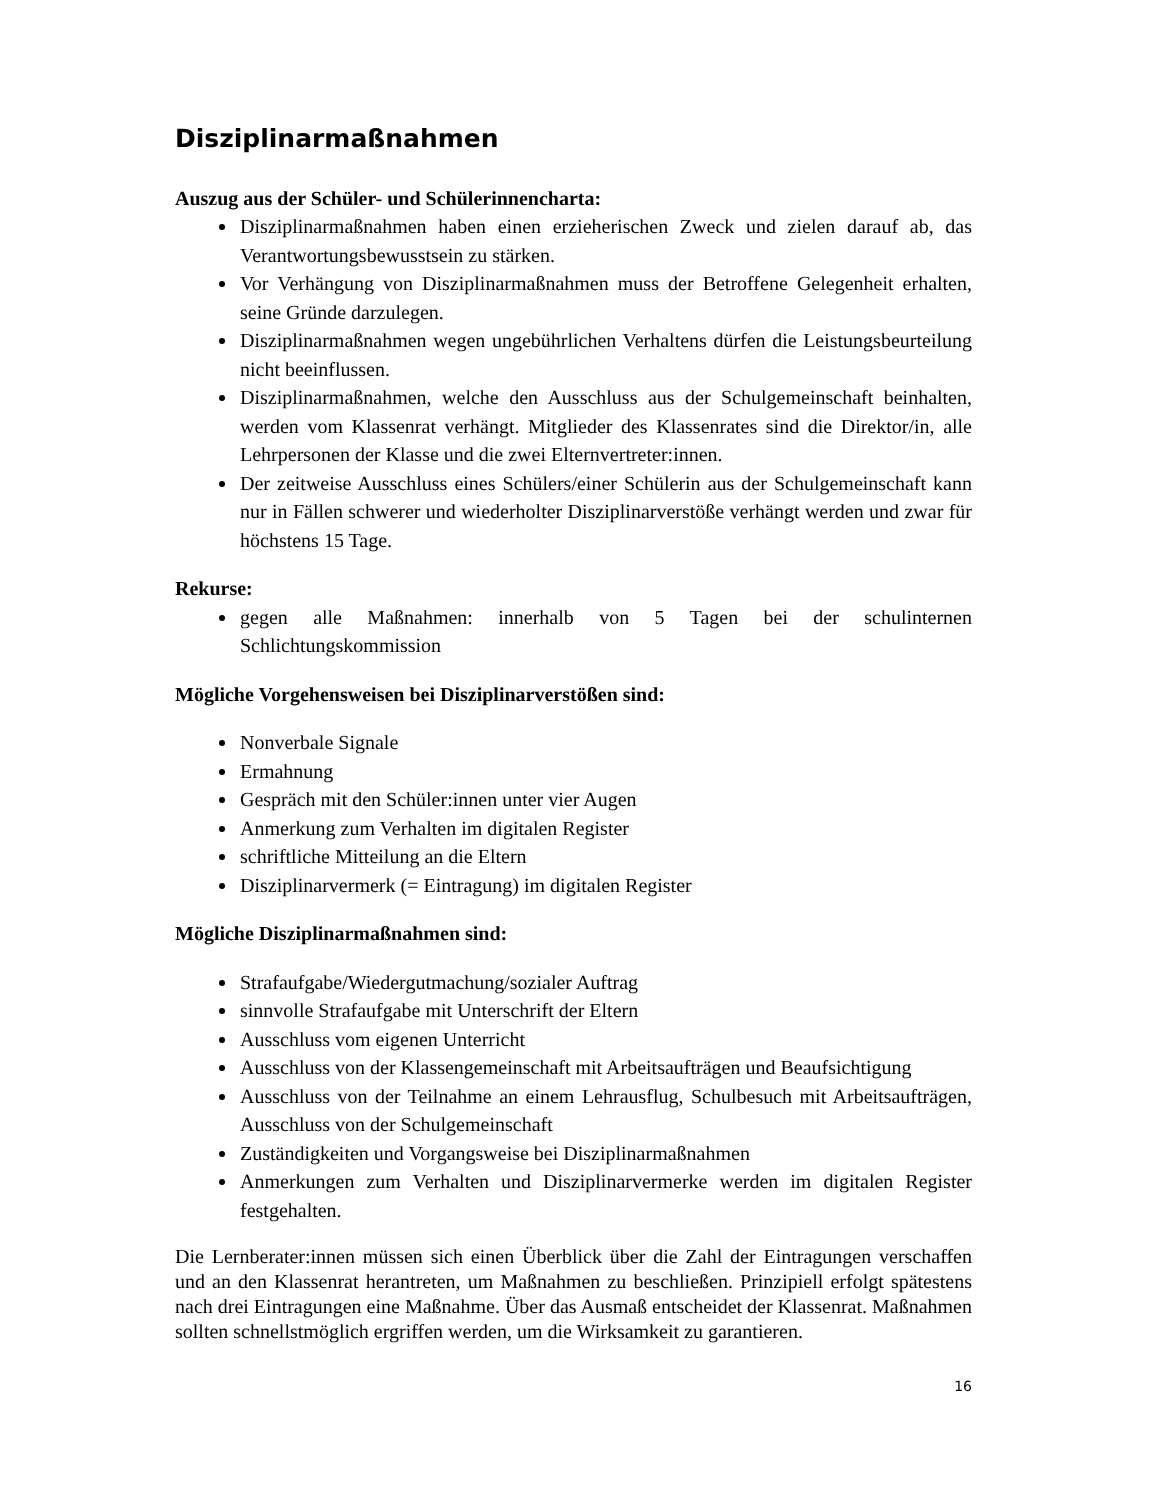Disziplinarmaßnahmen
Auszug aus der Schüler- und Schülerinnencharta:
Disziplinarmaßnahmen haben einen erzieherischen Zweck und zielen darauf ab, das Verantwortungsbewusstsein zu stärken.
Vor Verhängung von Disziplinarmaßnahmen muss der Betroffene Gelegenheit erhalten, seine Gründe darzulegen.
Disziplinarmaßnahmen wegen ungebührlichen Verhaltens dürfen die Leistungsbeurteilung nicht beeinflussen.
Disziplinarmaßnahmen, welche den Ausschluss aus der Schulgemeinschaft beinhalten, werden vom Klassenrat verhängt. Mitglieder des Klassenrates sind die Direktor/in, alle Lehrpersonen der Klasse und die zwei Elternvertreter:innen.
Der zeitweise Ausschluss eines Schülers/einer Schülerin aus der Schulgemeinschaft kann nur in Fällen schwerer und wiederholter Disziplinarverstöße verhängt werden und zwar für höchstens 15 Tage.
Rekurse:
gegen alle Maßnahmen: innerhalb von 5 Tagen bei der schulinternen Schlichtungskommission
Mögliche Vorgehensweisen bei Disziplinarverstößen sind:
Nonverbale Signale
Ermahnung
Gespräch mit den Schüler:innen unter vier Augen
Anmerkung zum Verhalten im digitalen Register
schriftliche Mitteilung an die Eltern
Disziplinarvermerk (= Eintragung) im digitalen Register
Mögliche Disziplinarmaßnahmen sind:
Strafaufgabe/Wiedergutmachung/sozialer Auftrag
sinnvolle Strafaufgabe mit Unterschrift der Eltern
Ausschluss vom eigenen Unterricht
Ausschluss von der Klassengemeinschaft mit Arbeitsaufträgen und Beaufsichtigung
Ausschluss von der Teilnahme an einem Lehrausflug, Schulbesuch mit Arbeitsaufträgen, Ausschluss von der Schulgemeinschaft
Zuständigkeiten und Vorgangsweise bei Disziplinarmaßnahmen
Anmerkungen zum Verhalten und Disziplinarvermerke werden im digitalen Register festgehalten.
Die Lernberater:innen müssen sich einen Überblick über die Zahl der Eintragungen verschaffen und an den Klassenrat herantreten, um Maßnahmen zu beschließen. Prinzipiell erfolgt spätestens nach drei Eintragungen eine Maßnahme. Über das Ausmaß entscheidet der Klassenrat. Maßnahmen sollten schnellstmöglich ergriffen werden, um die Wirksamkeit zu garantieren.
16